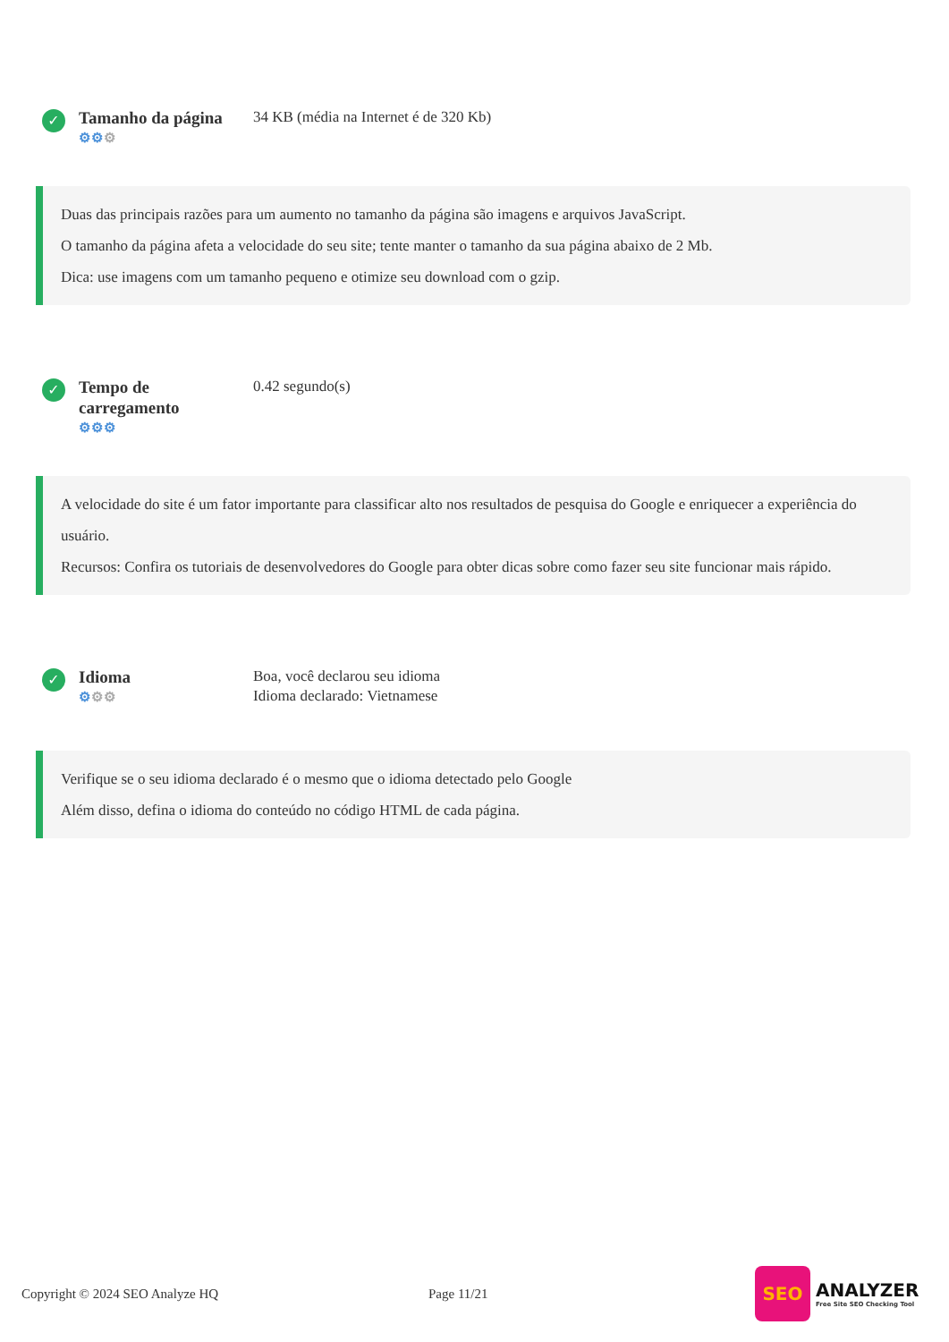✓
Tamanho da página
⚙⚙⚙
34 KB (média na Internet é de 320 Kb)
Duas das principais razões para um aumento no tamanho da página são imagens e arquivos JavaScript.
O tamanho da página afeta a velocidade do seu site; tente manter o tamanho da sua página abaixo de 2 Mb.
Dica: use imagens com um tamanho pequeno e otimize seu download com o gzip.
✓
Tempo de carregamento
⚙⚙⚙
0.42 segundo(s)
A velocidade do site é um fator importante para classificar alto nos resultados de pesquisa do Google e enriquecer a experiência do usuário.
Recursos: Confira os tutoriais de desenvolvedores do Google para obter dicas sobre como fazer seu site funcionar mais rápido.
✓
Idioma
⚙⚙⚙
Boa, você declarou seu idioma
Idioma declarado: Vietnamese
Verifique se o seu idioma declarado é o mesmo que o idioma detectado pelo Google
Além disso, defina o idioma do conteúdo no código HTML de cada página.
Copyright © 2024 SEO Analyze HQ Page 11/21
SEO
ANALYZER
Free Site SEO Checking Tool